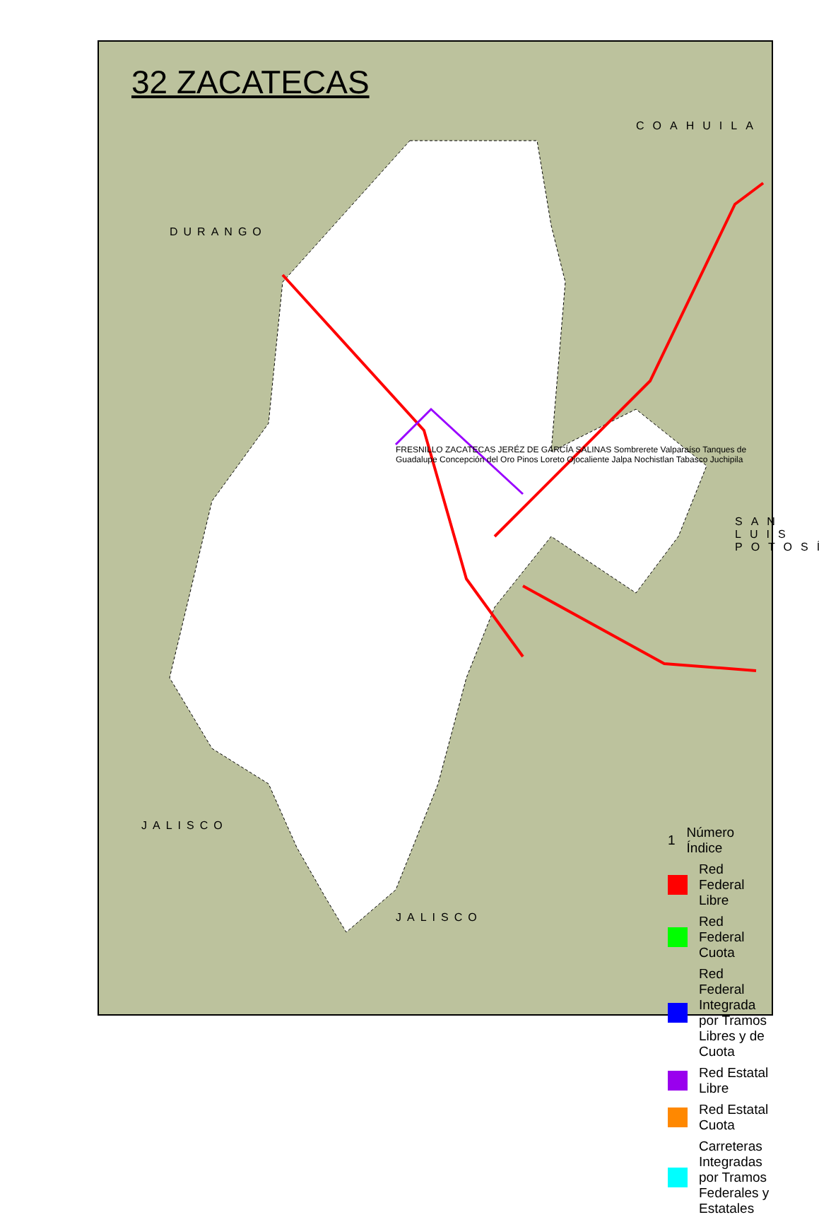32 ZACATECAS
COAHUILA
DURANGO
SAN LUIS POTOSÍ
JALISCO
JALISCO
FRESNILLO ZACATECAS JERÉZ DE GARCÍA SALINAS Sombrerete Valparaíso Tanques de Guadalupe Concepción del Oro Pinos Loreto Ojocaliente Jalpa Nochistlan Tabasco Juchipila
1 Número Índice
Red Federal Libre
Red Federal Cuota
Red Federal Integrada por Tramos Libres y de Cuota
Red Estatal Libre
Red Estatal Cuota
Carreteras Integradas por Tramos Federales y Estatales